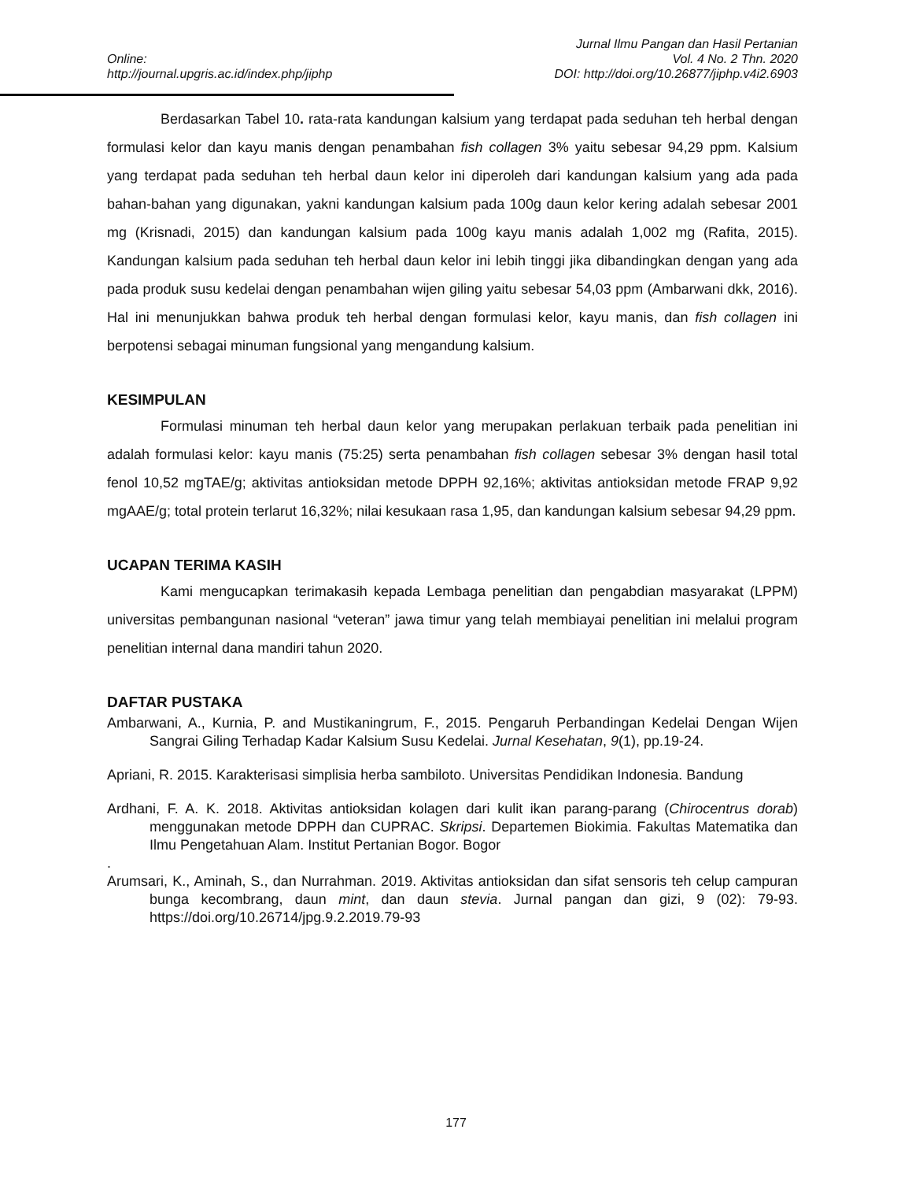Online:
http://journal.upgris.ac.id/index.php/jiphp
Jurnal Ilmu Pangan dan Hasil Pertanian
Vol. 4 No. 2 Thn. 2020
DOI: http://doi.org/10.26877/jiphp.v4i2.6903
Berdasarkan Tabel 10. rata-rata kandungan kalsium yang terdapat pada seduhan teh herbal dengan formulasi kelor dan kayu manis dengan penambahan fish collagen 3% yaitu sebesar 94,29 ppm. Kalsium yang terdapat pada seduhan teh herbal daun kelor ini diperoleh dari kandungan kalsium yang ada pada bahan-bahan yang digunakan, yakni kandungan kalsium pada 100g daun kelor kering adalah sebesar 2001 mg (Krisnadi, 2015) dan kandungan kalsium pada 100g kayu manis adalah 1,002 mg (Rafita, 2015). Kandungan kalsium pada seduhan teh herbal daun kelor ini lebih tinggi jika dibandingkan dengan yang ada pada produk susu kedelai dengan penambahan wijen giling yaitu sebesar 54,03 ppm (Ambarwani dkk, 2016). Hal ini menunjukkan bahwa produk teh herbal dengan formulasi kelor, kayu manis, dan fish collagen ini berpotensi sebagai minuman fungsional yang mengandung kalsium.
KESIMPULAN
Formulasi minuman teh herbal daun kelor yang merupakan perlakuan terbaik pada penelitian ini adalah formulasi kelor: kayu manis (75:25) serta penambahan fish collagen sebesar 3% dengan hasil total fenol 10,52 mgTAE/g; aktivitas antioksidan metode DPPH 92,16%; aktivitas antioksidan metode FRAP 9,92 mgAAE/g; total protein terlarut 16,32%; nilai kesukaan rasa 1,95, dan kandungan kalsium sebesar 94,29 ppm.
UCAPAN TERIMA KASIH
Kami mengucapkan terimakasih kepada Lembaga penelitian dan pengabdian masyarakat (LPPM) universitas pembangunan nasional “veteran” jawa timur yang telah membiayai penelitian ini melalui program penelitian internal dana mandiri tahun 2020.
DAFTAR PUSTAKA
Ambarwani, A., Kurnia, P. and Mustikaningrum, F., 2015. Pengaruh Perbandingan Kedelai Dengan Wijen Sangrai Giling Terhadap Kadar Kalsium Susu Kedelai. Jurnal Kesehatan, 9(1), pp.19-24.
Apriani, R. 2015. Karakterisasi simplisia herba sambiloto. Universitas Pendidikan Indonesia. Bandung
Ardhani, F. A. K. 2018. Aktivitas antioksidan kolagen dari kulit ikan parang-parang (Chirocentrus dorab) menggunakan metode DPPH dan CUPRAC. Skripsi. Departemen Biokimia. Fakultas Matematika dan Ilmu Pengetahuan Alam. Institut Pertanian Bogor. Bogor
.
Arumsari, K., Aminah, S., dan Nurrahman. 2019. Aktivitas antioksidan dan sifat sensoris teh celup campuran bunga kecombrang, daun mint, dan daun stevia. Jurnal pangan dan gizi, 9 (02): 79-93. https://doi.org/10.26714/jpg.9.2.2019.79-93
177